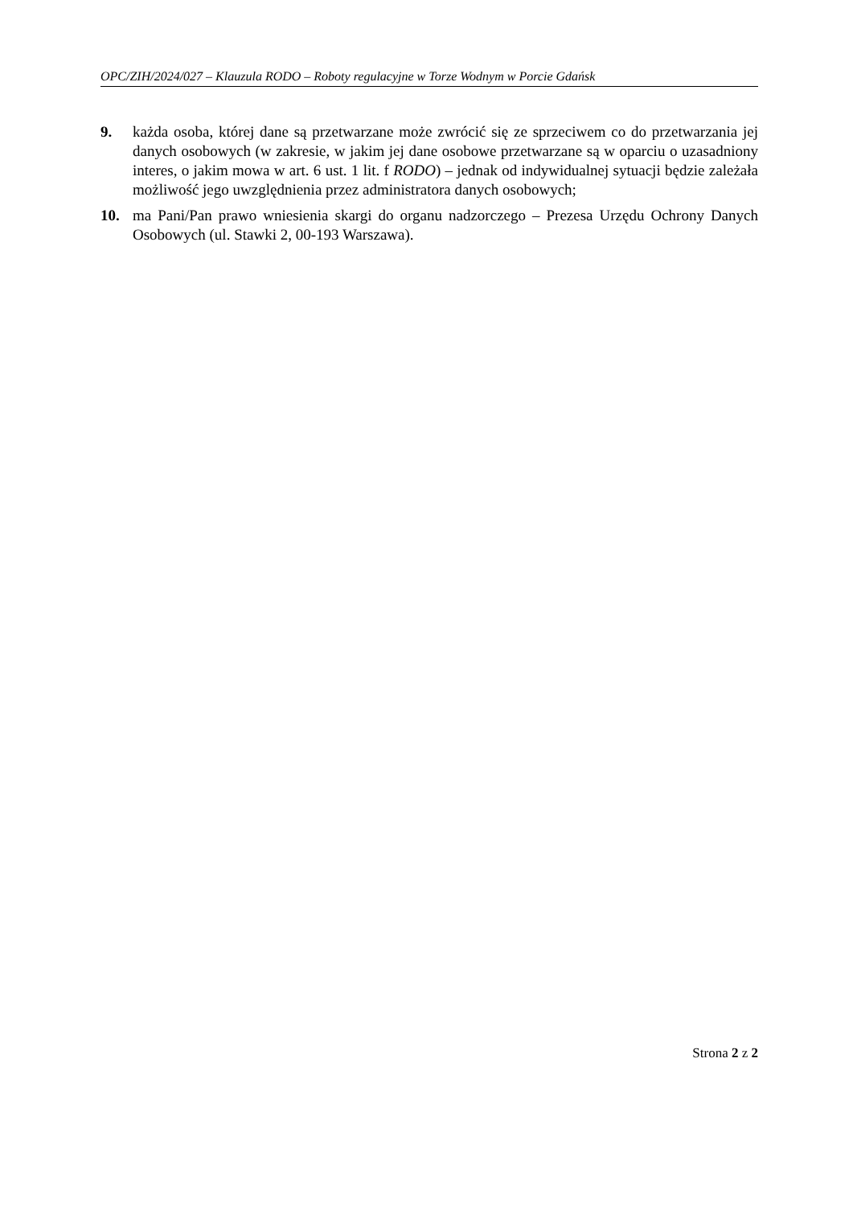OPC/ZIH/2024/027 – Klauzula RODO – Roboty regulacyjne w Torze Wodnym w Porcie Gdańsk
9. każda osoba, której dane są przetwarzane może zwrócić się ze sprzeciwem co do przetwarzania jej danych osobowych (w zakresie, w jakim jej dane osobowe przetwarzane są w oparciu o uzasadniony interes, o jakim mowa w art. 6 ust. 1 lit. f RODO) – jednak od indywidualnej sytuacji będzie zależała możliwość jego uwzględnienia przez administratora danych osobowych;
10. ma Pani/Pan prawo wniesienia skargi do organu nadzorczego – Prezesa Urzędu Ochrony Danych Osobowych (ul. Stawki 2, 00-193 Warszawa).
Strona 2 z 2